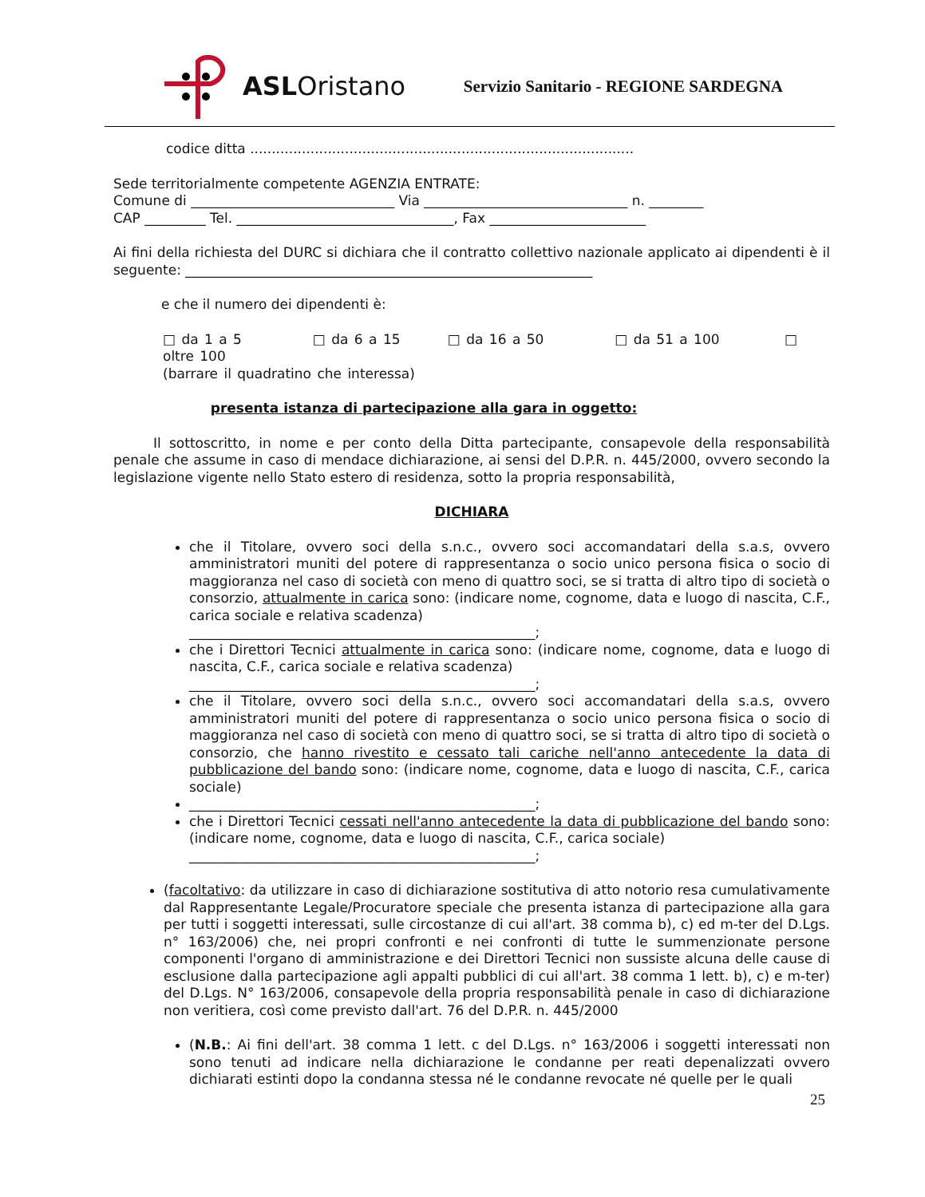ASL Oristano
Servizio Sanitario - REGIONE SARDEGNA
codice ditta .........................................................................................
Sede territorialmente competente AGENZIA ENTRATE:
Comune di ______________________________ Via ______________________________ n. ________
CAP _________ Tel. ________________________________, Fax _______________________
Ai fini della richiesta del DURC si dichiara che il contratto collettivo nazionale applicato ai dipendenti è il seguente: ____________________________________________________________
e che il numero dei dipendenti è:
□ da 1 a 5 □ da 6 a 15 □ da 16 a 50 □ da 51 a 100 □ oltre 100
(barrare il quadratino che interessa)
presenta istanza di partecipazione alla gara in oggetto:
Il sottoscritto, in nome e per conto della Ditta partecipante, consapevole della responsabilità penale che assume in caso di mendace dichiarazione, ai sensi del D.P.R. n. 445/2000, ovvero secondo la legislazione vigente nello Stato estero di residenza, sotto la propria responsabilità,
DICHIARA
che il Titolare, ovvero soci della s.n.c., ovvero soci accomandatari della s.a.s, ovvero amministratori muniti del potere di rappresentanza o socio unico persona fisica o socio di maggioranza nel caso di società con meno di quattro soci, se si tratta di altro tipo di società o consorzio, attualmente in carica sono: (indicare nome, cognome, data e luogo di nascita, C.F., carica sociale e relativa scadenza)
___________________________________________________;
che i Direttori Tecnici attualmente in carica sono: (indicare nome, cognome, data e luogo di nascita, C.F., carica sociale e relativa scadenza)
___________________________________________________;
che il Titolare, ovvero soci della s.n.c., ovvero soci accomandatari della s.a.s, ovvero amministratori muniti del potere di rappresentanza o socio unico persona fisica o socio di maggioranza nel caso di società con meno di quattro soci, se si tratta di altro tipo di società o consorzio, che hanno rivestito e cessato tali cariche nell'anno antecedente la data di pubblicazione del bando sono: (indicare nome, cognome, data e luogo di nascita, C.F., carica sociale)
___________________________________________________;
che i Direttori Tecnici cessati nell'anno antecedente la data di pubblicazione del bando sono: (indicare nome, cognome, data e luogo di nascita, C.F., carica sociale)
___________________________________________________;
(facoltativo: da utilizzare in caso di dichiarazione sostitutiva di atto notorio resa cumulativamente dal Rappresentante Legale/Procuratore speciale che presenta istanza di partecipazione alla gara per tutti i soggetti interessati, sulle circostanze di cui all'art. 38 comma b), c) ed m-ter del D.Lgs. n° 163/2006) che, nei propri confronti e nei confronti di tutte le summenzionate persone componenti l'organo di amministrazione e dei Direttori Tecnici non sussiste alcuna delle cause di esclusione dalla partecipazione agli appalti pubblici di cui all'art. 38 comma 1 lett. b), c) e m-ter) del D.Lgs. N° 163/2006, consapevole della propria responsabilità penale in caso di dichiarazione non veritiera, così come previsto dall'art. 76 del D.P.R. n. 445/2000
(N.B.: Ai fini dell'art. 38 comma 1 lett. c del D.Lgs. n° 163/2006 i soggetti interessati non sono tenuti ad indicare nella dichiarazione le condanne per reati depenalizzati ovvero dichiarati estinti dopo la condanna stessa né le condanne revocate né quelle per le quali
25